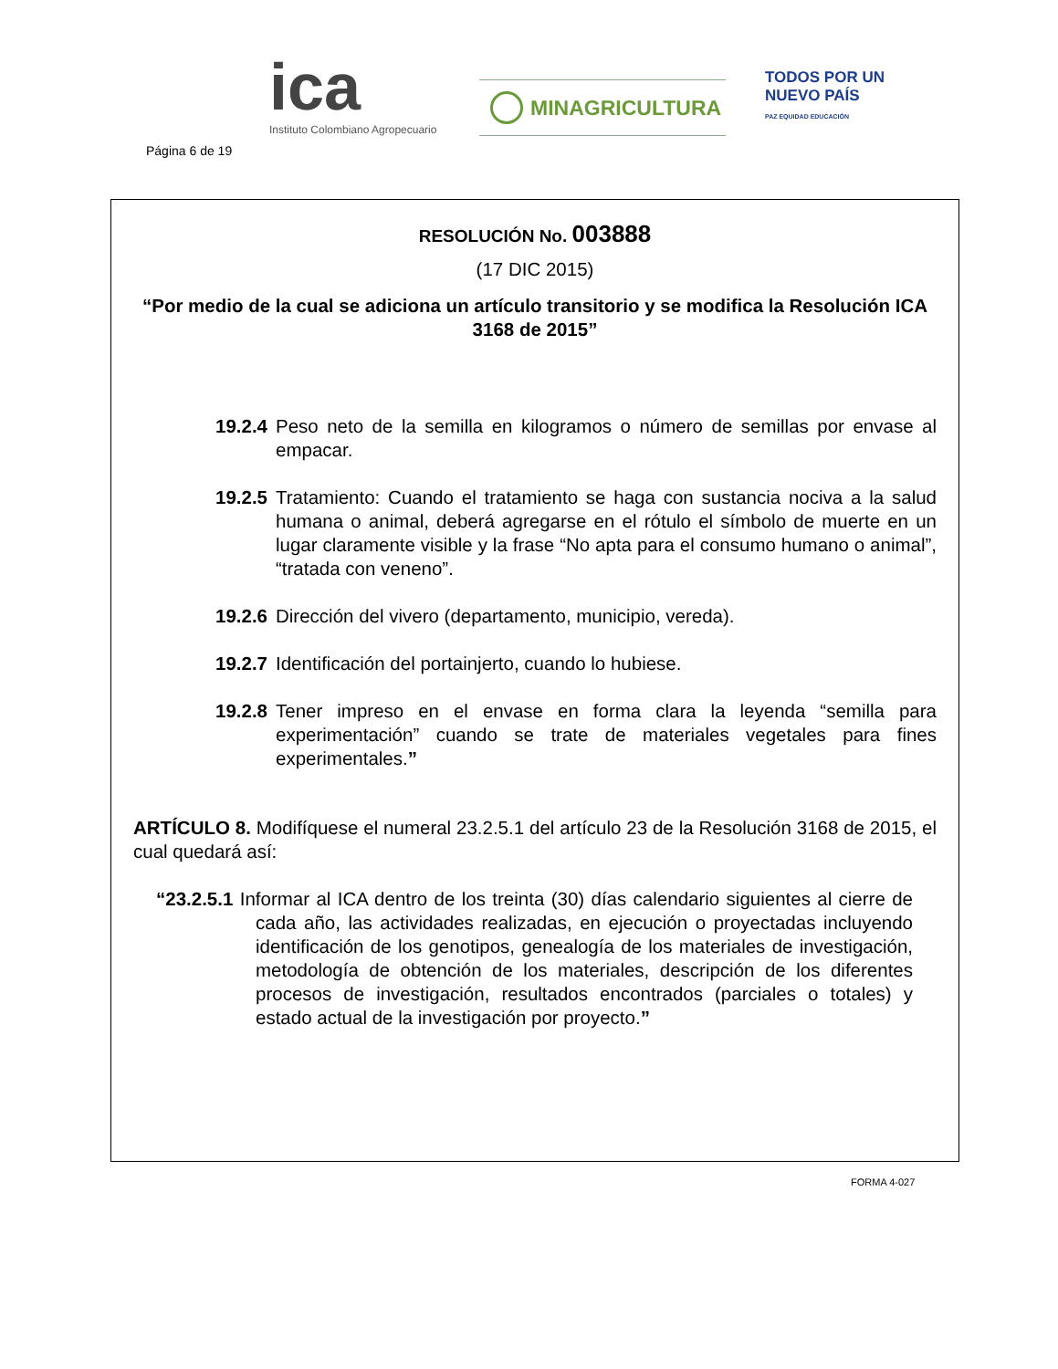Página 6 de 19
ica
Instituto Colombiano Agropecuario
MINAGRICULTURA
TODOS POR UN
NUEVO PAÍS
PAZ EQUIDAD EDUCACIÓN
RESOLUCIÓN No. 003888
(17 DIC 2015)
“Por medio de la cual se adiciona un artículo transitorio y se modifica la Resolución ICA 3168 de 2015”
19.2.4 Peso neto de la semilla en kilogramos o número de semillas por envase al empacar.
19.2.5 Tratamiento: Cuando el tratamiento se haga con sustancia nociva a la salud humana o animal, deberá agregarse en el rótulo el símbolo de muerte en un lugar claramente visible y la frase “No apta para el consumo humano o animal”, “tratada con veneno”.
19.2.6 Dirección del vivero (departamento, municipio, vereda).
19.2.7 Identificación del portainjerto, cuando lo hubiese.
19.2.8 Tener impreso en el envase en forma clara la leyenda “semilla para experimentación” cuando se trate de materiales vegetales para fines experimentales.”
ARTÍCULO 8. Modifíquese el numeral 23.2.5.1 del artículo 23 de la Resolución 3168 de 2015, el cual quedará así:
“23.2.5.1 Informar al ICA dentro de los treinta (30) días calendario siguientes al cierre de cada año, las actividades realizadas, en ejecución o proyectadas incluyendo identificación de los genotipos, genealogía de los materiales de investigación, metodología de obtención de los materiales, descripción de los diferentes procesos de investigación, resultados encontrados (parciales o totales) y estado actual de la investigación por proyecto.”
FORMA 4-027